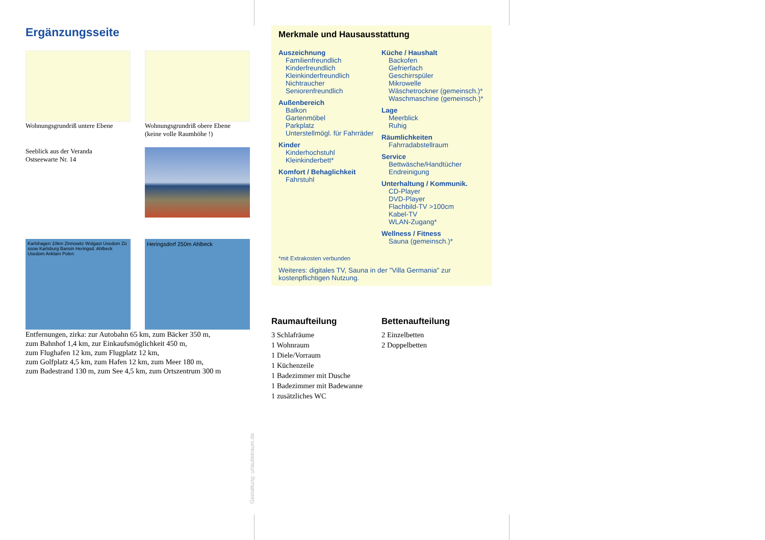Ergänzungsseite
Wohnungsgrundriß untere Ebene
Wohnungsgrundriß obere Ebene
(keine volle Raumhöhe !)
Seeblick aus der Veranda
Ostseewarte Nr. 14
Karlshagen 10km Zinnowitz Wolgast Usedom Zü​ssow Karlsburg Bansin Heringsd. Ahlbeck Usedom Anklam Polen
Heringsdorf 250m Ahlbeck
Entfernungen, zirka: zur Autobahn 65 km, zum Bäcker 350 m,
zum Bahnhof 1,4 km, zur Einkaufsmöglichkeit 450 m,
zum Flughafen 12 km, zum Flugplatz 12 km,
zum Golfplatz 4,5 km, zum Hafen 12 km, zum Meer 180 m,
zum Badestrand 130 m, zum See 4,5 km, zum Ortszentrum 300 m
Gestaltung: urlaubstraum.de
Merkmale und Hausausstattung
Auszeichnung
Familienfreundlich
Kinderfreundlich
Kleinkinderfreundlich
Nichtraucher
Seniorenfreundlich
Außenbereich
Balkon
Gartenmöbel
Parkplatz
Unterstellmögl. für Fahrräder
Kinder
Kinderhochstuhl
Kleinkinderbett*
Komfort / Behaglichkeit
Fahrstuhl
Küche / Haushalt
Backofen
Gefrierfach
Geschirrspüler
Mikrowelle
Wäschetrockner (gemeinsch.)*
Waschmaschine (gemeinsch.)*
Lage
Meerblick
Ruhig
Räumlichkeiten
Fahrradabstellraum
Service
Bettwäsche/Handtücher
Endreinigung
Unterhaltung / Kommunik.
CD-Player
DVD-Player
Flachbild-TV >100cm
Kabel-TV
WLAN-Zugang*
Wellness / Fitness
Sauna (gemeinsch.)*
*mit Extrakosten verbunden
Weiteres: digitales TV, Sauna in der "Villa Germania" zur kostenpflichtigen Nutzung.
Raumaufteilung
3 Schlafräume
1 Wohnraum
1 Diele/Vorraum
1 Küchenzeile
1 Badezimmer mit Dusche
1 Badezimmer mit Badewanne
1 zusätzliches WC
Bettenaufteilung
2 Einzelbetten
2 Doppelbetten